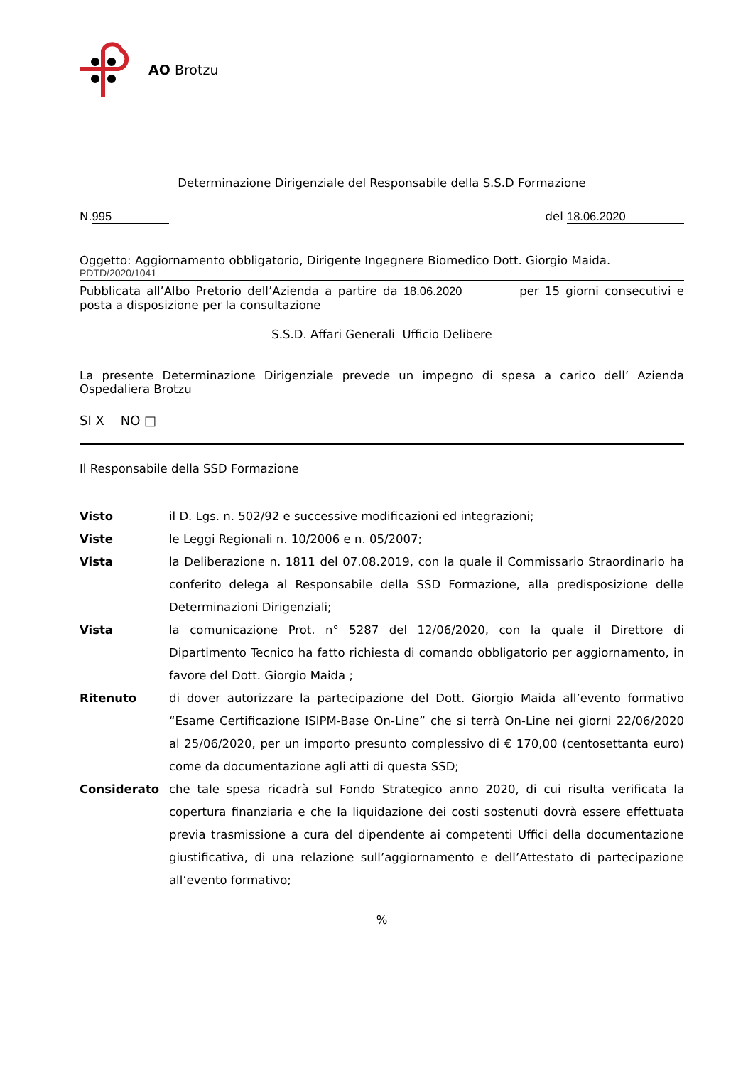AO Brotzu
Determinazione Dirigenziale del Responsabile della S.S.D Formazione
N. 995 del 18.06.2020
Oggetto: Aggiornamento obbligatorio, Dirigente Ingegnere Biomedico Dott. Giorgio Maida.
PDTD/2020/1041
Pubblicata all’Albo Pretorio dell’Azienda a partire da 18.06.2020 per 15 giorni consecutivi e posta a disposizione per la consultazione
S.S.D. Affari Generali Ufficio Delibere
La presente Determinazione Dirigenziale prevede un impegno di spesa a carico dell’ Azienda Ospedaliera Brotzu
SI X NO □
Il Responsabile della SSD Formazione
| Visto | il D. Lgs. n. 502/92 e successive modificazioni ed integrazioni; |
| Viste | le Leggi Regionali n. 10/2006 e n. 05/2007; |
| Vista | la Deliberazione n. 1811 del 07.08.2019, con la quale il Commissario Straordinario ha conferito delega al Responsabile della SSD Formazione, alla predisposizione delle Determinazioni Dirigenziali; |
| Vista | la comunicazione Prot. n° 5287 del 12/06/2020, con la quale il Direttore di Dipartimento Tecnico ha fatto richiesta di comando obbligatorio per aggiornamento, in favore del Dott. Giorgio Maida ; |
| Ritenuto | di dover autorizzare la partecipazione del Dott. Giorgio Maida all’evento formativo “Esame Certificazione ISIPM-Base On-Line” che si terrà On-Line nei giorni 22/06/2020 al 25/06/2020, per un importo presunto complessivo di € 170,00 (centosettanta euro) come da documentazione agli atti di questa SSD; |
| Considerato | che tale spesa ricadrà sul Fondo Strategico anno 2020, di cui risulta verificata la copertura finanziaria e che la liquidazione dei costi sostenuti dovrà essere effettuata previa trasmissione a cura del dipendente ai competenti Uffici della documentazione giustificativa, di una relazione sull’aggiornamento e dell’Attestato di partecipazione all’evento formativo; |
%